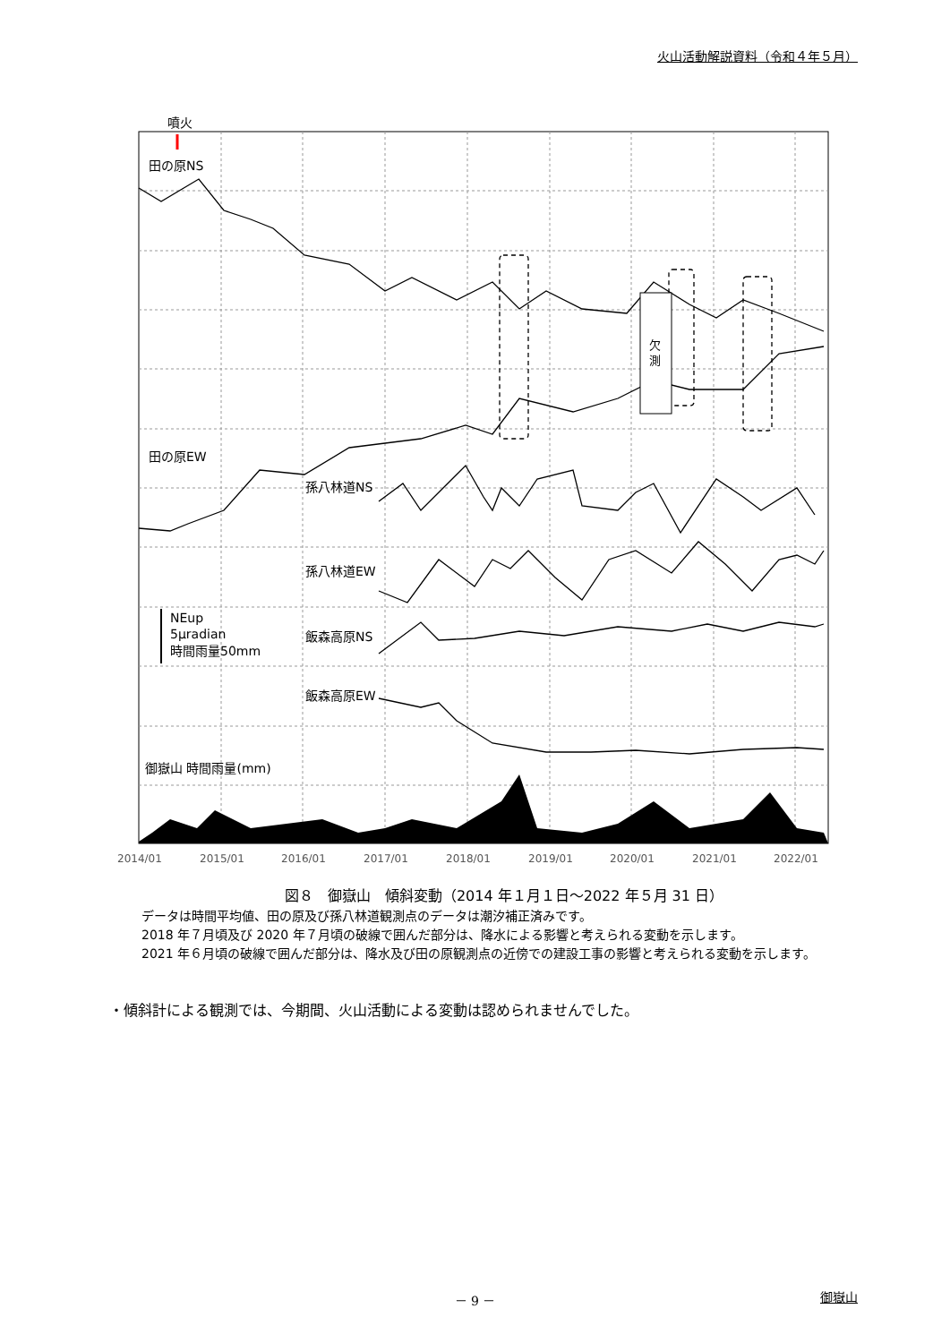火山活動解説資料（令和４年５月）
欠
測
噴火
田の原NS
田の原EW
孫八林道NS
孫八林道EW
飯森高原NS
飯森高原EW
NEup
5μradian
時間雨量50mm
御嶽山 時間雨量(mm)
2014/01
2015/01
2016/01
2017/01
2018/01
2019/01
2020/01
2021/01
2022/01
図８　御嶽山　傾斜変動（2014 年１月１日～2022 年５月 31 日）
データは時間平均値、田の原及び孫八林道観測点のデータは潮汐補正済みです。
2018 年７月頃及び 2020 年７月頃の破線で囲んだ部分は、降水による影響と考えられる変動を示します。
2021 年６月頃の破線で囲んだ部分は、降水及び田の原観測点の近傍での建設工事の影響と考えられる変動を示します。
・傾斜計による観測では、今期間、火山活動による変動は認められませんでした。
－ 9 －
御嶽山